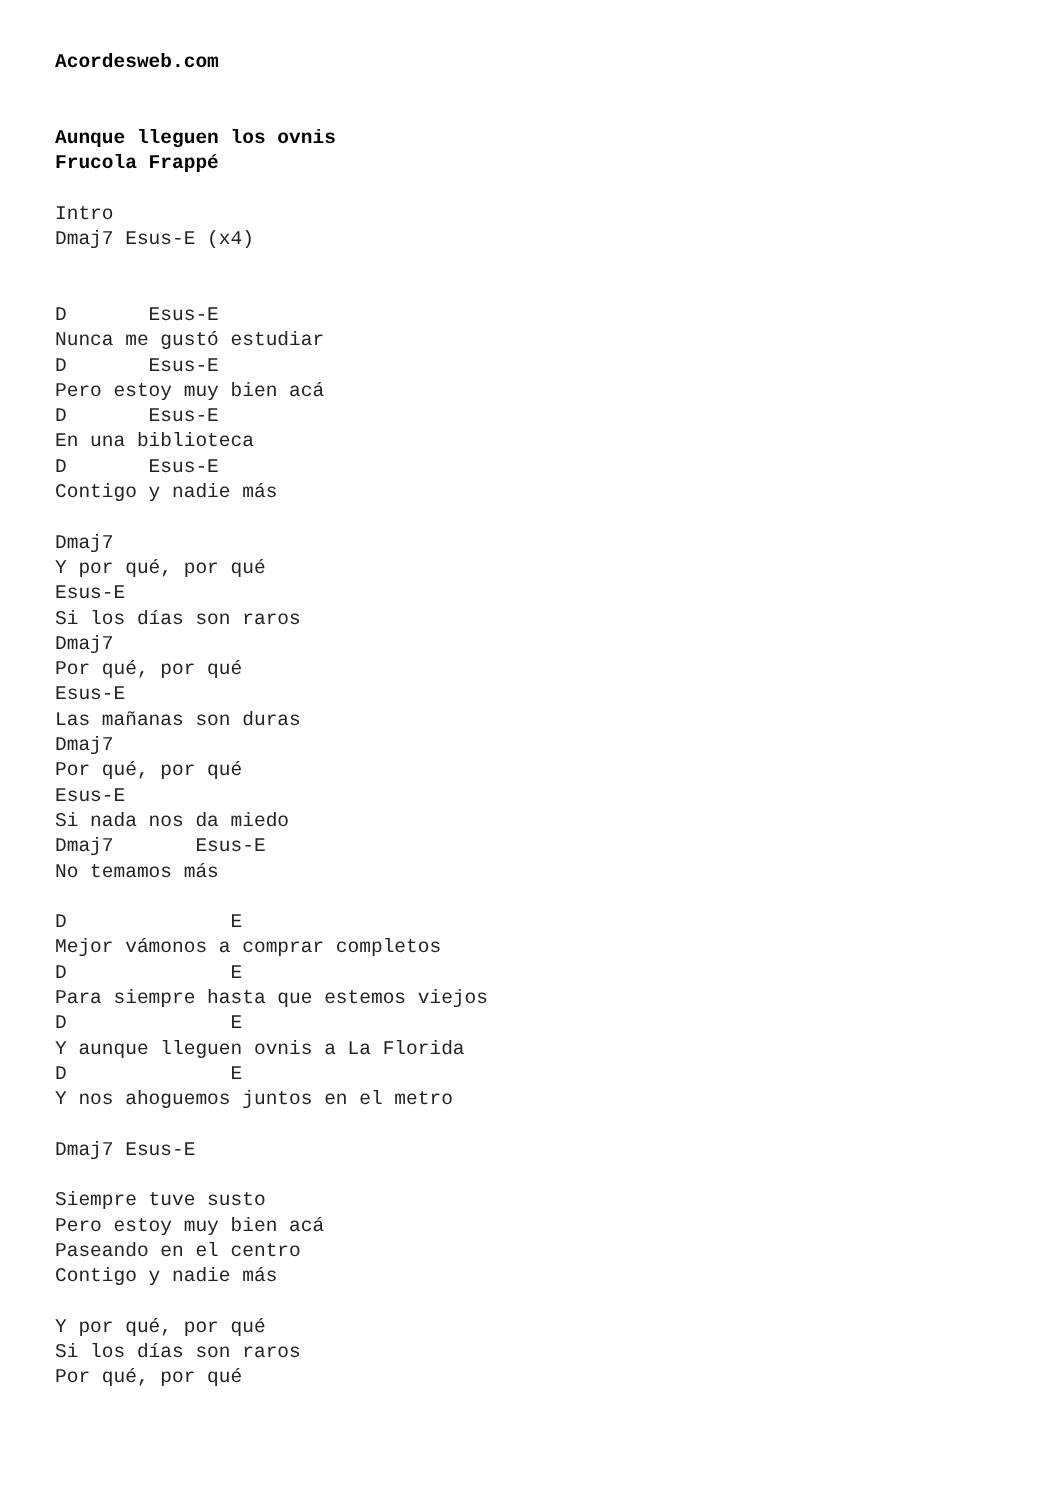Acordesweb.com


Aunque lleguen los ovnis
Frucola Frappé

Intro
Dmaj7 Esus-E (x4)


D       Esus-E
Nunca me gustó estudiar
D       Esus-E
Pero estoy muy bien acá
D       Esus-E
En una biblioteca
D       Esus-E
Contigo y nadie más

Dmaj7
Y por qué, por qué
Esus-E
Si los días son raros
Dmaj7
Por qué, por qué
Esus-E
Las mañanas son duras
Dmaj7
Por qué, por qué
Esus-E
Si nada nos da miedo
Dmaj7       Esus-E
No temamos más

D              E
Mejor vámonos a comprar completos
D              E
Para siempre hasta que estemos viejos
D              E
Y aunque lleguen ovnis a La Florida
D              E
Y nos ahoguemos juntos en el metro

Dmaj7 Esus-E

Siempre tuve susto
Pero estoy muy bien acá
Paseando en el centro
Contigo y nadie más

Y por qué, por qué
Si los días son raros
Por qué, por qué